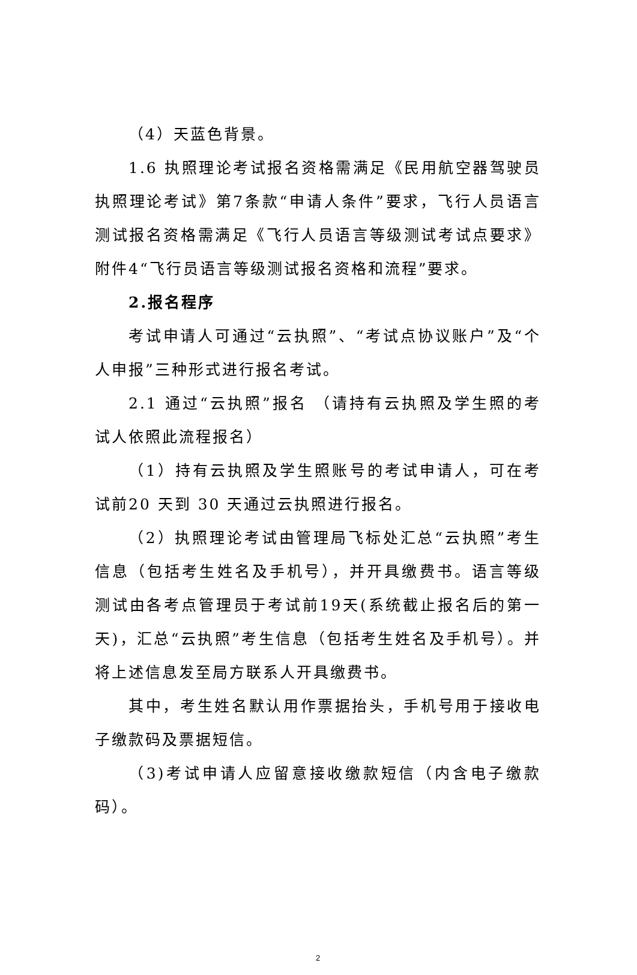（4）天蓝色背景。
1.6 执照理论考试报名资格需满足《民用航空器驾驶员执照理论考试》第7条款“申请人条件”要求，飞行人员语言测试报名资格需满足《飞行人员语言等级测试考试点要求》附件4“飞行员语言等级测试报名资格和流程”要求。
2.报名程序
考试申请人可通过“云执照”、“考试点协议账户”及“个人申报”三种形式进行报名考试。
2.1 通过“云执照”报名 （请持有云执照及学生照的考试人依照此流程报名）
（1）持有云执照及学生照账号的考试申请人，可在考试前20 天到 30 天通过云执照进行报名。
（2）执照理论考试由管理局飞标处汇总“云执照”考生信息（包括考生姓名及手机号），并开具缴费书。语言等级测试由各考点管理员于考试前19天(系统截止报名后的第一天)，汇总“云执照”考生信息（包括考生姓名及手机号）。并将上述信息发至局方联系人开具缴费书。
其中，考生姓名默认用作票据抬头，手机号用于接收电子缴款码及票据短信。
（3)考试申请人应留意接收缴款短信（内含电子缴款码）。
2